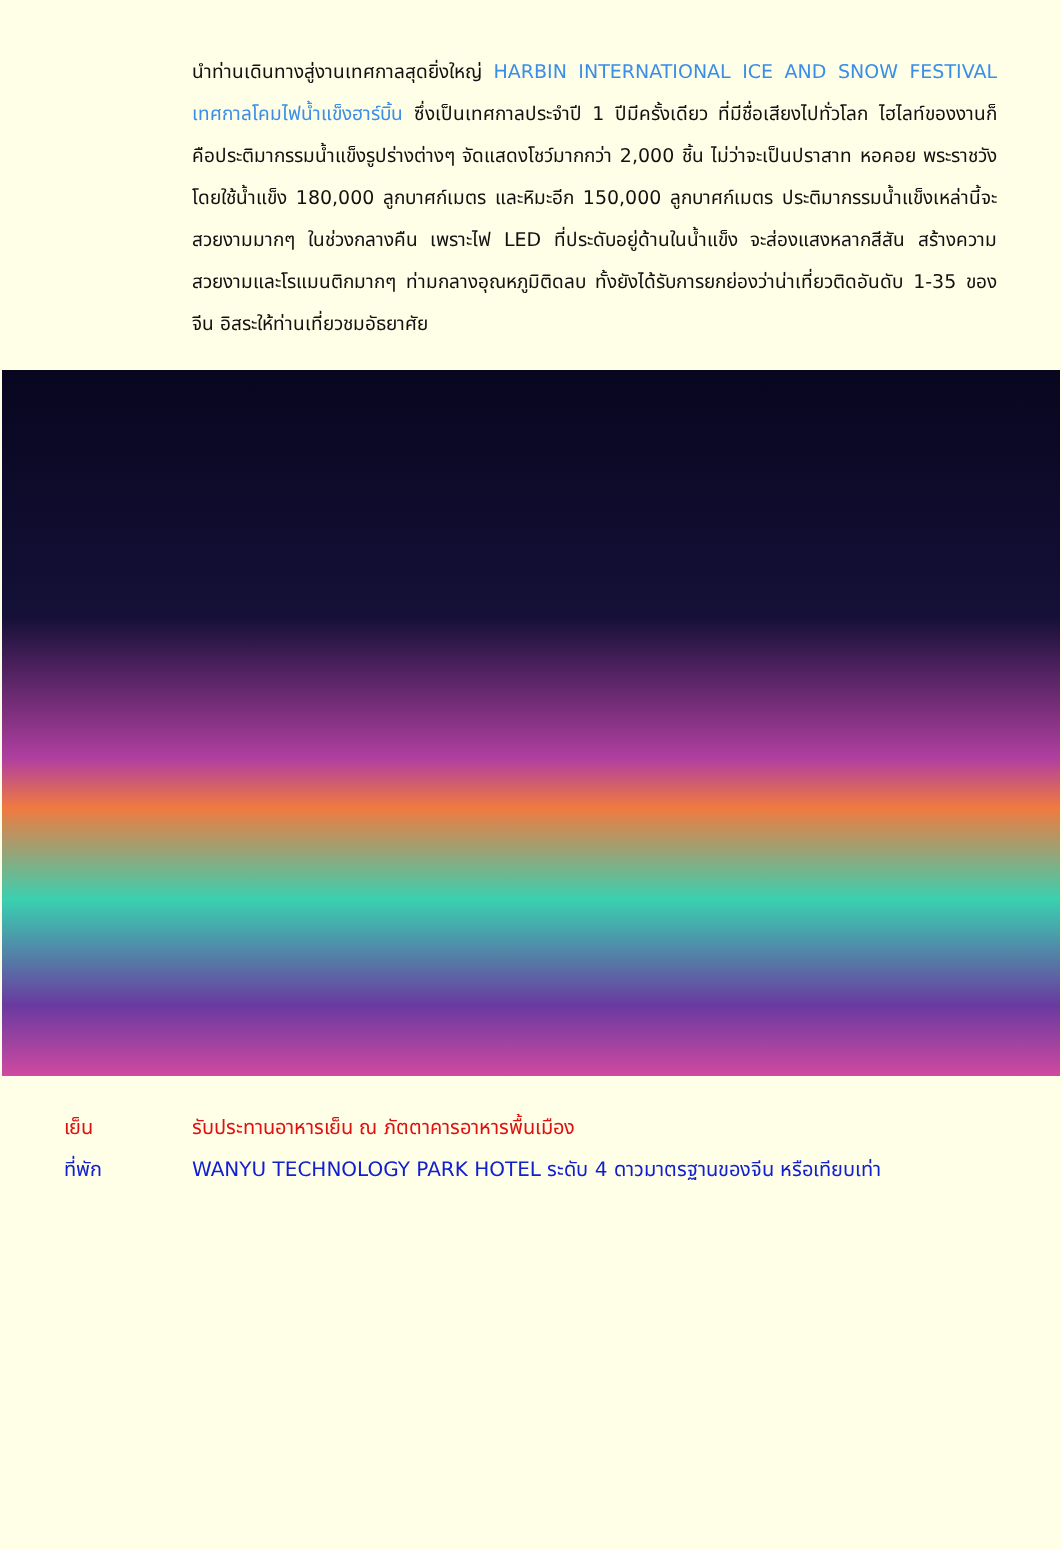นำท่านเดินทางสู่งานเทศกาลสุดยิ่งใหญ่ HARBIN INTERNATIONAL ICE AND SNOW FESTIVAL เทศกาลโคมไฟน้ำแข็งฮาร์บิ้น ซึ่งเป็นเทศกาลประจำปี 1 ปีมีครั้งเดียว ที่มีชื่อเสียงไปทั่วโลก ไฮไลท์ของงานก็คือประติมากรรมน้ำแข็งรูปร่างต่างๆ จัดแสดงโชว์มากกว่า 2,000 ชิ้น ไม่ว่าจะเป็นปราสาท หอคอย พระราชวัง โดยใช้น้ำแข็ง 180,000 ลูกบาศก์เมตร และหิมะอีก 150,000 ลูกบาศก์เมตร ประติมากรรมน้ำแข็งเหล่านี้จะสวยงามมากๆ ในช่วงกลางคืน เพราะไฟ LED ที่ประดับอยู่ด้านในน้ำแข็ง จะส่องแสงหลากสีสัน สร้างความสวยงามและโรแมนติกมากๆ ท่ามกลางอุณหภูมิติดลบ ทั้งยังได้รับการยกย่องว่าน่าเที่ยวติดอันดับ 1-35 ของจีน อิสระให้ท่านเที่ยวชมอัธยาศัย
เย็น รับประทานอาหารเย็น ณ ภัตตาคารอาหารพื้นเมือง
ที่พัก WANYU TECHNOLOGY PARK HOTEL ระดับ 4 ดาวมาตรฐานของจีน หรือเทียบเท่า